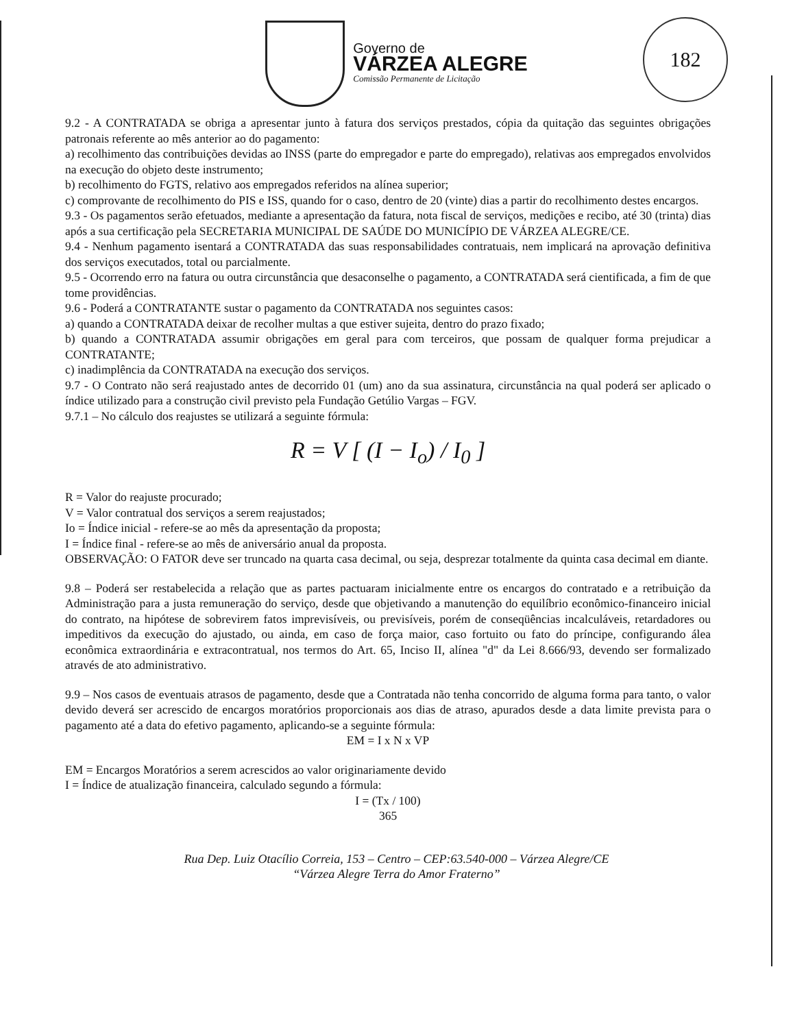182
Governo de
VÁRZEA ALEGRE
Comissão Permanente de Licitação
9.2 - A CONTRATADA se obriga a apresentar junto à fatura dos serviços prestados, cópia da quitação das seguintes obrigações patronais referente ao mês anterior ao do pagamento:
a) recolhimento das contribuições devidas ao INSS (parte do empregador e parte do empregado), relativas aos empregados envolvidos na execução do objeto deste instrumento;
b) recolhimento do FGTS, relativo aos empregados referidos na alínea superior;
c) comprovante de recolhimento do PIS e ISS, quando for o caso, dentro de 20 (vinte) dias a partir do recolhimento destes encargos.
9.3 - Os pagamentos serão efetuados, mediante a apresentação da fatura, nota fiscal de serviços, medições e recibo, até 30 (trinta) dias após a sua certificação pela SECRETARIA MUNICIPAL DE SAÚDE DO MUNICÍPIO DE VÁRZEA ALEGRE/CE.
9.4 - Nenhum pagamento isentará a CONTRATADA das suas responsabilidades contratuais, nem implicará na aprovação definitiva dos serviços executados, total ou parcialmente.
9.5 - Ocorrendo erro na fatura ou outra circunstância que desaconselhe o pagamento, a CONTRATADA será cientificada, a fim de que tome providências.
9.6 - Poderá a CONTRATANTE sustar o pagamento da CONTRATADA nos seguintes casos:
a) quando a CONTRATADA deixar de recolher multas a que estiver sujeita, dentro do prazo fixado;
b) quando a CONTRATADA assumir obrigações em geral para com terceiros, que possam de qualquer forma prejudicar a CONTRATANTE;
c) inadimplência da CONTRATADA na execução dos serviços.
9.7 - O Contrato não será reajustado antes de decorrido 01 (um) ano da sua assinatura, circunstância na qual poderá ser aplicado o índice utilizado para a construção civil previsto pela Fundação Getúlio Vargas – FGV.
9.7.1 – No cálculo dos reajustes se utilizará a seguinte fórmula:
R = V [ (I − I<sub>o</sub>) / I<sub>0</sub> ]
R = Valor do reajuste procurado;
V = Valor contratual dos serviços a serem reajustados;
Io = Índice inicial - refere-se ao mês da apresentação da proposta;
I = Índice final - refere-se ao mês de aniversário anual da proposta.
OBSERVAÇÃO: O FATOR deve ser truncado na quarta casa decimal, ou seja, desprezar totalmente da quinta casa decimal em diante.
9.8 – Poderá ser restabelecida a relação que as partes pactuaram inicialmente entre os encargos do contratado e a retribuição da Administração para a justa remuneração do serviço, desde que objetivando a manutenção do equilíbrio econômico-financeiro inicial do contrato, na hipótese de sobrevirem fatos imprevisíveis, ou previsíveis, porém de conseqüências incalculáveis, retardadores ou impeditivos da execução do ajustado, ou ainda, em caso de força maior, caso fortuito ou fato do príncipe, configurando álea econômica extraordinária e extracontratual, nos termos do Art. 65, Inciso II, alínea "d" da Lei 8.666/93, devendo ser formalizado através de ato administrativo.
9.9 – Nos casos de eventuais atrasos de pagamento, desde que a Contratada não tenha concorrido de alguma forma para tanto, o valor devido deverá ser acrescido de encargos moratórios proporcionais aos dias de atraso, apurados desde a data limite prevista para o pagamento até a data do efetivo pagamento, aplicando-se a seguinte fórmula:
EM = I x N x VP
EM = Encargos Moratórios a serem acrescidos ao valor originariamente devido
I = Índice de atualização financeira, calculado segundo a fórmula:
I = (Tx / 100)
365
Rua Dep. Luiz Otacílio Correia, 153 – Centro – CEP:63.540-000 – Várzea Alegre/CE
“Várzea Alegre Terra do Amor Fraterno”